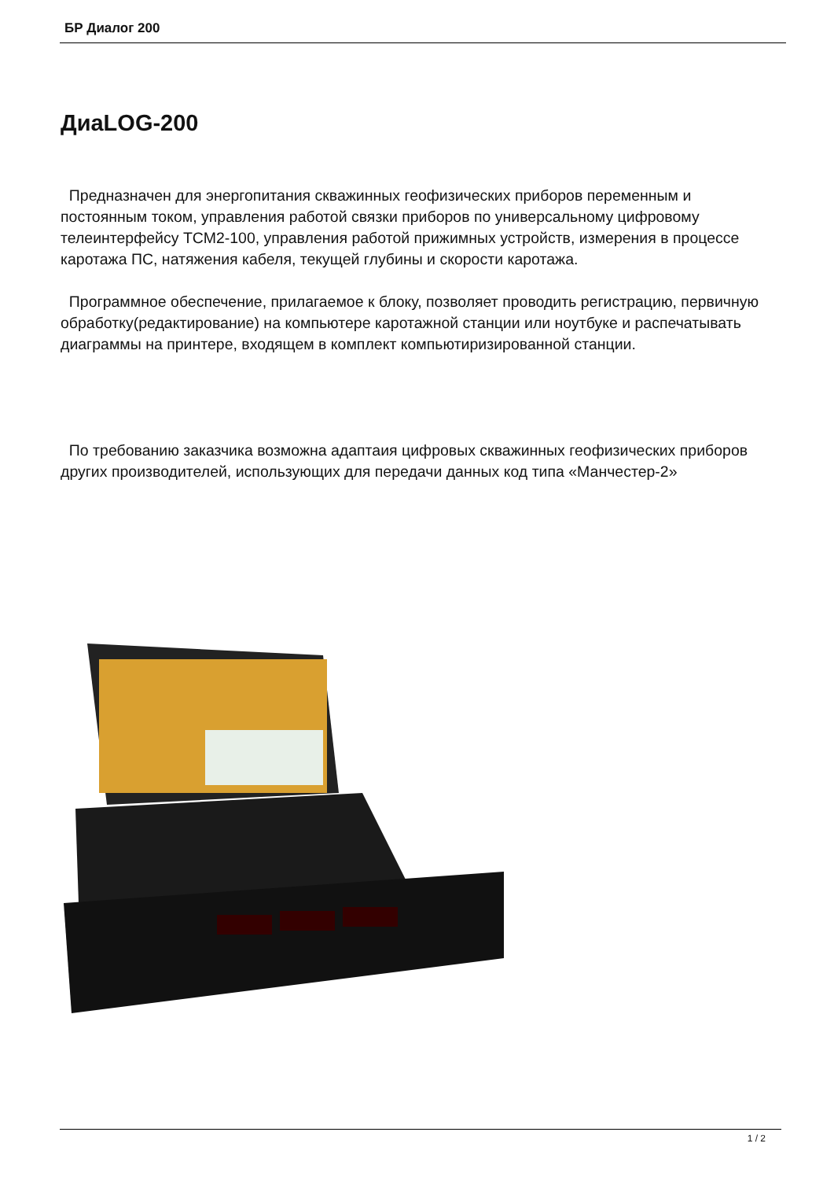БР Диалог 200
ДиаLOG-200
Предназначен для энергопитания скважинных геофизических приборов переменным и постоянным током, управления работой связки приборов по универсальному цифровому телеинтерфейсу ТСМ2-100, управления работой прижимных устройств, измерения в процессе каротажа ПС, натяжения кабеля, текущей глубины и скорости каротажа.
Программное обеспечение, прилагаемое к блоку, позволяет проводить регистрацию, первичную обработку(редактирование) на компьютере каротажной станции или ноутбуке и распечатывать диаграммы на принтере, входящем в комплект компьютиризированной станции.
По требованию заказчика возможна адаптаия цифровых скважинных геофизических приборов других производителей, использующих для передачи данных код типа «Манчестер-2»
1 / 2